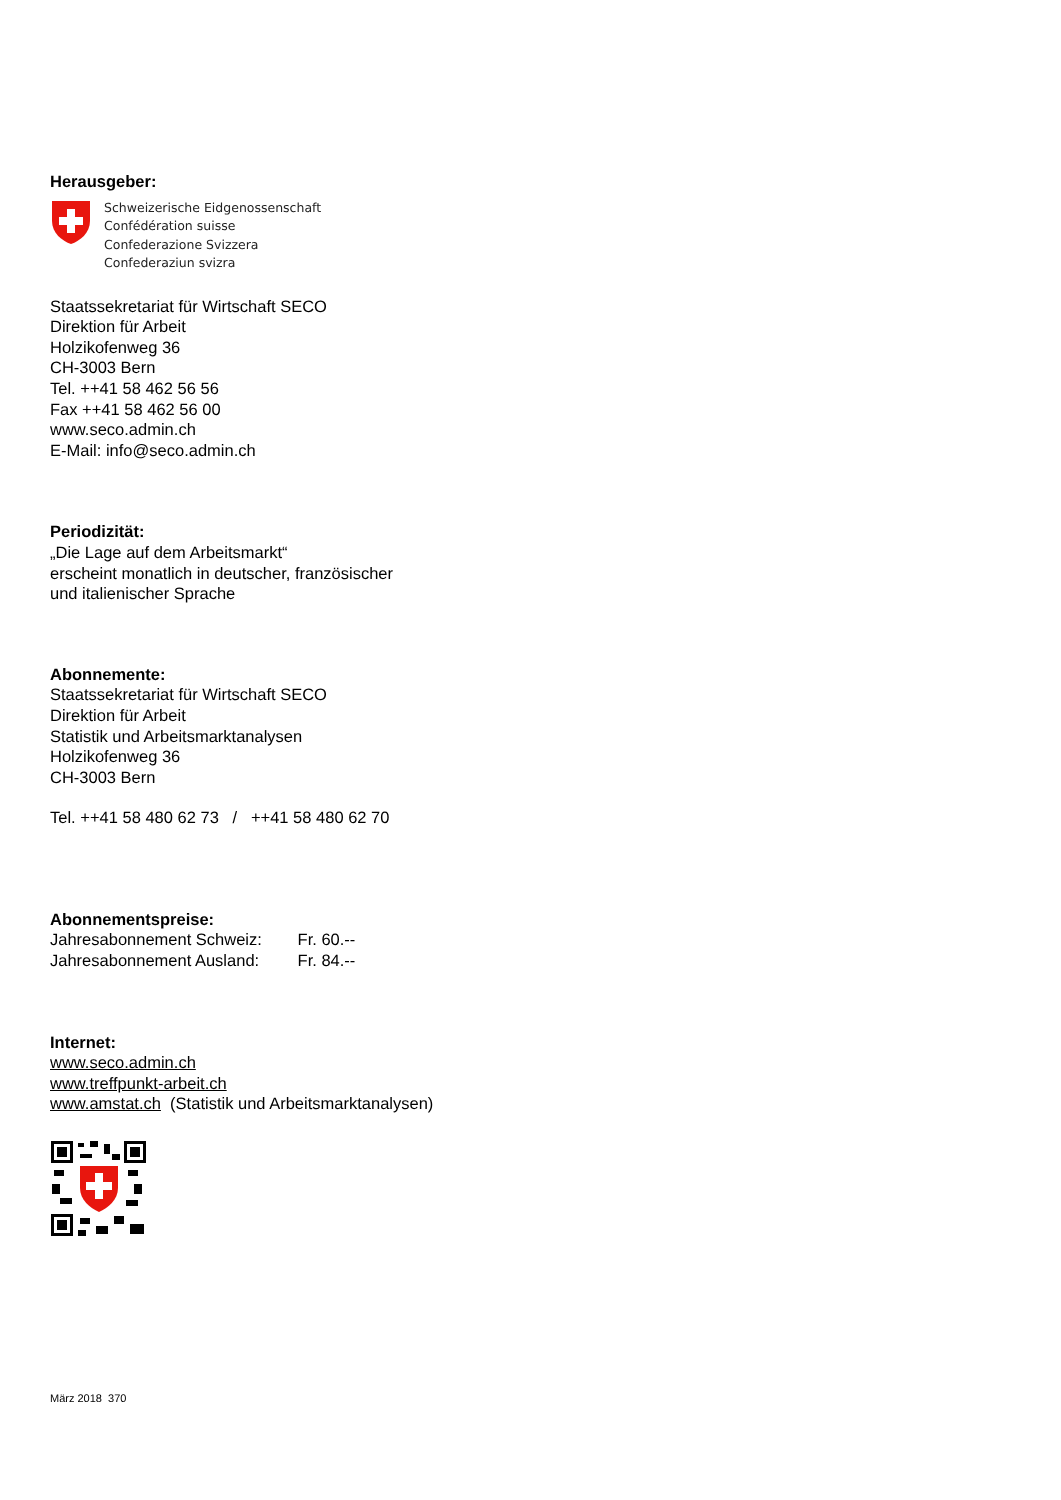Herausgeber:
Schweizerische Eidgenossenschaft
Confédération suisse
Confederazione Svizzera
Confederaziun svizra
Staatssekretariat für Wirtschaft SECO
Direktion für Arbeit
Holzikofenweg 36
CH-3003 Bern
Tel. ++41 58 462 56 56
Fax ++41 58 462 56 00
www.seco.admin.ch
E-Mail: info@seco.admin.ch
Periodizität:
„Die Lage auf dem Arbeitsmarkt“
erscheint monatlich in deutscher, französischer
und italienischer Sprache
Abonnemente:
Staatssekretariat für Wirtschaft SECO
Direktion für Arbeit
Statistik und Arbeitsmarktanalysen
Holzikofenweg 36
CH-3003 Bern
Tel. ++41 58 480 62 73 / ++41 58 480 62 70
Abonnementspreise:
Jahresabonnement Schweiz: Fr. 60.--
Jahresabonnement Ausland: Fr. 84.--
Internet:
www.seco.admin.ch
www.treffpunkt-arbeit.ch
www.amstat.ch (Statistik und Arbeitsmarktanalysen)
März 2018 370